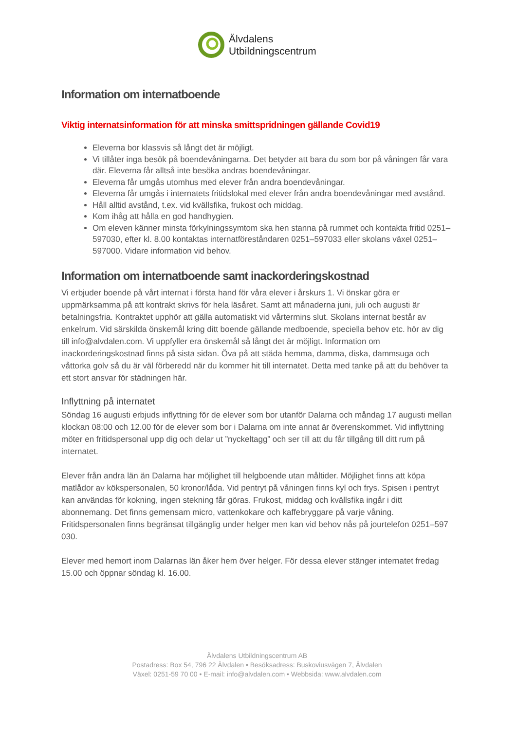Älvdalens
Utbildningscentrum
Information om internatboende
Viktig internatsinformation för att minska smittspridningen gällande Covid19
Eleverna bor klassvis så långt det är möjligt.
Vi tillåter inga besök på boendevåningarna. Det betyder att bara du som bor på våningen får vara där. Eleverna får alltså inte besöka andras boendevåningar.
Eleverna får umgås utomhus med elever från andra boendevåningar.
Eleverna får umgås i internatets fritidslokal med elever från andra boendevåningar med avstånd.
Håll alltid avstånd, t.ex. vid kvällsfika, frukost och middag.
Kom ihåg att hålla en god handhygien.
Om eleven känner minsta förkylningssymtom ska hen stanna på rummet och kontakta fritid 0251–597030, efter kl. 8.00 kontaktas internatföreståndaren 0251–597033 eller skolans växel 0251–597000. Vidare information vid behov.
Information om internatboende samt inackorderingskostnad
Vi erbjuder boende på vårt internat i första hand för våra elever i årskurs 1. Vi önskar göra er uppmärksamma på att kontrakt skrivs för hela läsåret. Samt att månaderna juni, juli och augusti är betalningsfria. Kontraktet upphör att gälla automatiskt vid vårtermins slut. Skolans internat består av enkelrum. Vid särskilda önskemål kring ditt boende gällande medboende, speciella behov etc. hör av dig till info@alvdalen.com. Vi uppfyller era önskemål så långt det är möjligt. Information om inackorderingskostnad finns på sista sidan. Öva på att städa hemma, damma, diska, dammsuga och våttorka golv så du är väl förberedd när du kommer hit till internatet. Detta med tanke på att du behöver ta ett stort ansvar för städningen här.
Inflyttning på internatet
Söndag 16 augusti erbjuds inflyttning för de elever som bor utanför Dalarna och måndag 17 augusti mellan klockan 08:00 och 12.00 för de elever som bor i Dalarna om inte annat är överenskommet. Vid inflyttning möter en fritidspersonal upp dig och delar ut ”nyckeltagg” och ser till att du får tillgång till ditt rum på internatet.
Elever från andra län än Dalarna har möjlighet till helgboende utan måltider. Möjlighet finns att köpa matlådor av kökspersonalen, 50 kronor/låda. Vid pentryt på våningen finns kyl och frys. Spisen i pentryt kan användas för kokning, ingen stekning får göras. Frukost, middag och kvällsfika ingår i ditt abonnemang. Det finns gemensam micro, vattenkokare och kaffebryggare på varje våning. Fritidspersonalen finns begränsat tillgänglig under helger men kan vid behov nås på jourtelefon 0251–597 030.
Elever med hemort inom Dalarnas län åker hem över helger. För dessa elever stänger internatet fredag 15.00 och öppnar söndag kl. 16.00.
Älvdalens Utbildningscentrum AB
Postadress: Box 54, 796 22 Älvdalen • Besöksadress: Buskoviusvägen 7, Älvdalen
Växel: 0251-59 70 00 • E-mail: info@alvdalen.com • Webbsida: www.alvdalen.com